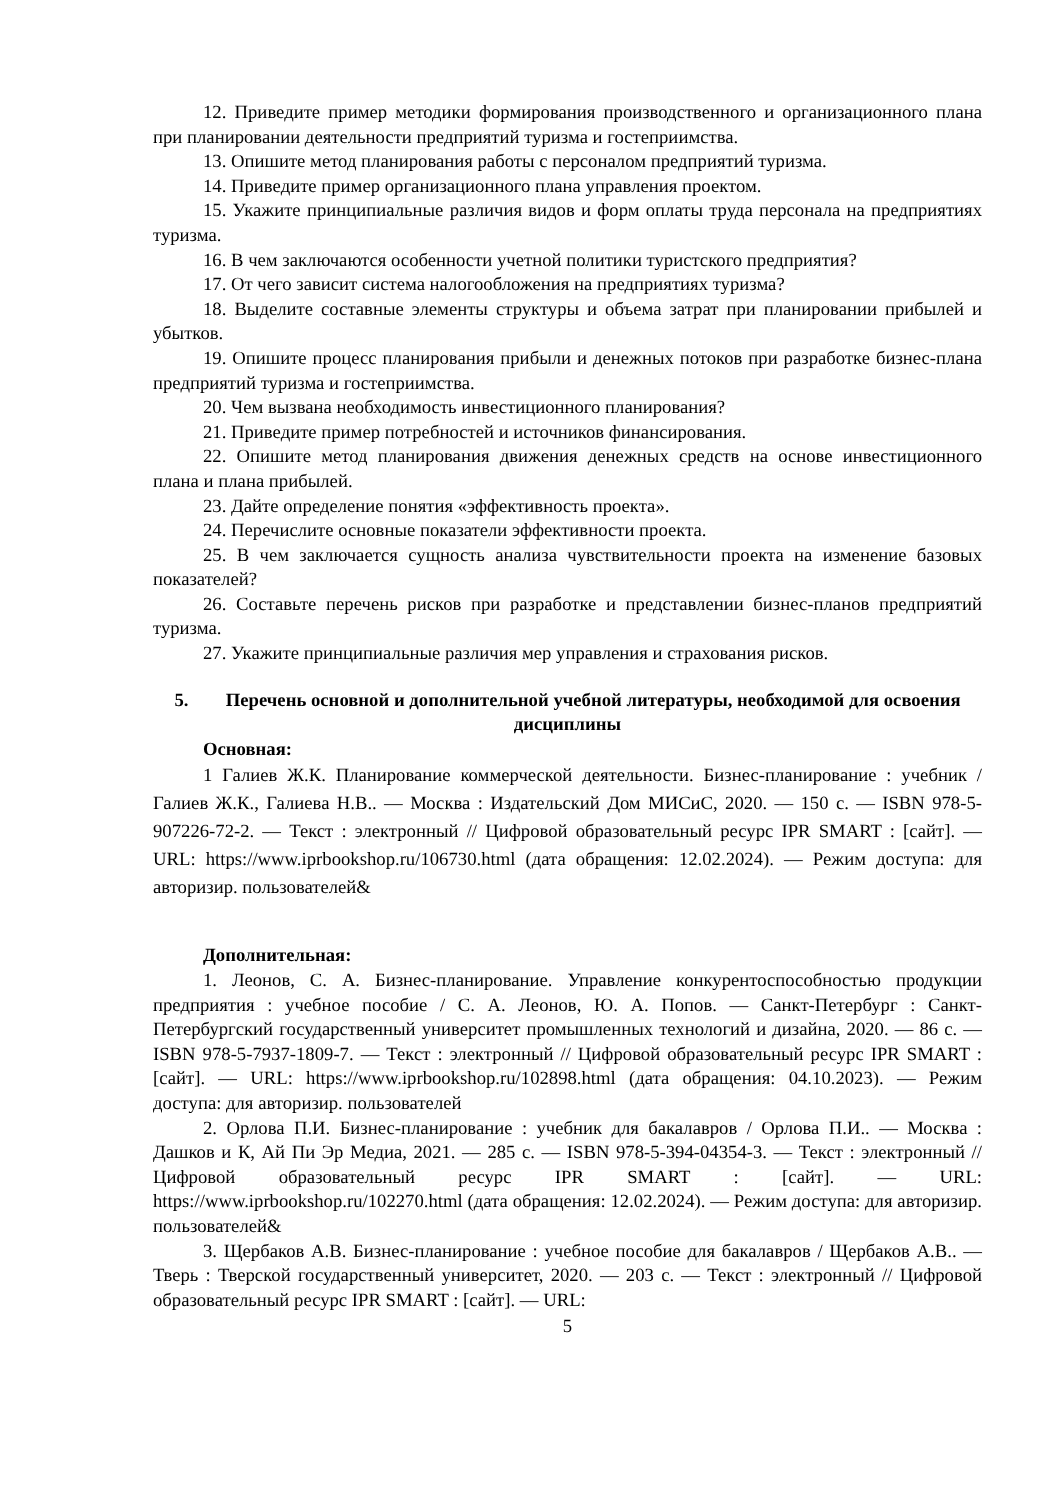12. Приведите пример методики формирования производственного и организационного плана при планировании деятельности предприятий туризма и гостеприимства.
13. Опишите метод планирования работы с персоналом предприятий туризма.
14. Приведите пример организационного плана управления проектом.
15. Укажите принципиальные различия видов и форм оплаты труда персонала на предприятиях туризма.
16. В чем заключаются особенности учетной политики туристского предприятия?
17. От чего зависит система налогообложения на предприятиях туризма?
18. Выделите составные элементы структуры и объема затрат при планировании прибылей и убытков.
19. Опишите процесс планирования прибыли и денежных потоков при разработке бизнес-плана предприятий туризма и гостеприимства.
20. Чем вызвана необходимость инвестиционного планирования?
21. Приведите пример потребностей и источников финансирования.
22. Опишите метод планирования движения денежных средств на основе инвестиционного плана и плана прибылей.
23. Дайте определение понятия «эффективность проекта».
24. Перечислите основные показатели эффективности проекта.
25. В чем заключается сущность анализа чувствительности проекта на изменение базовых показателей?
26. Составьте перечень рисков при разработке и представлении бизнес-планов предприятий туризма.
27. Укажите принципиальные различия мер управления и страхования рисков.
5. Перечень основной и дополнительной учебной литературы, необходимой для освоения дисциплины
Основная:
1 Галиев Ж.К. Планирование коммерческой деятельности. Бизнес-планирование : учебник / Галиев Ж.К., Галиева Н.В.. — Москва : Издательский Дом МИСиС, 2020. — 150 с. — ISBN 978-5-907226-72-2. — Текст : электронный // Цифровой образовательный ресурс IPR SMART : [сайт]. — URL: https://www.iprbookshop.ru/106730.html (дата обращения: 12.02.2024). — Режим доступа: для авторизир. пользователей&
Дополнительная:
1. Леонов, С. А. Бизнес-планирование. Управление конкурентоспособностью продукции предприятия : учебное пособие / С. А. Леонов, Ю. А. Попов. — Санкт-Петербург : Санкт-Петербургский государственный университет промышленных технологий и дизайна, 2020. — 86 с. — ISBN 978-5-7937-1809-7. — Текст : электронный // Цифровой образовательный ресурс IPR SMART : [сайт]. — URL: https://www.iprbookshop.ru/102898.html (дата обращения: 04.10.2023). — Режим доступа: для авторизир. пользователей
2. Орлова П.И. Бизнес-планирование : учебник для бакалавров / Орлова П.И.. — Москва : Дашков и К, Ай Пи Эр Медиа, 2021. — 285 с. — ISBN 978-5-394-04354-3. — Текст : электронный // Цифровой образовательный ресурс IPR SMART : [сайт]. — URL: https://www.iprbookshop.ru/102270.html (дата обращения: 12.02.2024). — Режим доступа: для авторизир. пользователей&
3. Щербаков А.В. Бизнес-планирование : учебное пособие для бакалавров / Щербаков А.В.. — Тверь : Тверской государственный университет, 2020. — 203 с. — Текст : электронный // Цифровой образовательный ресурс IPR SMART : [сайт]. — URL:
5